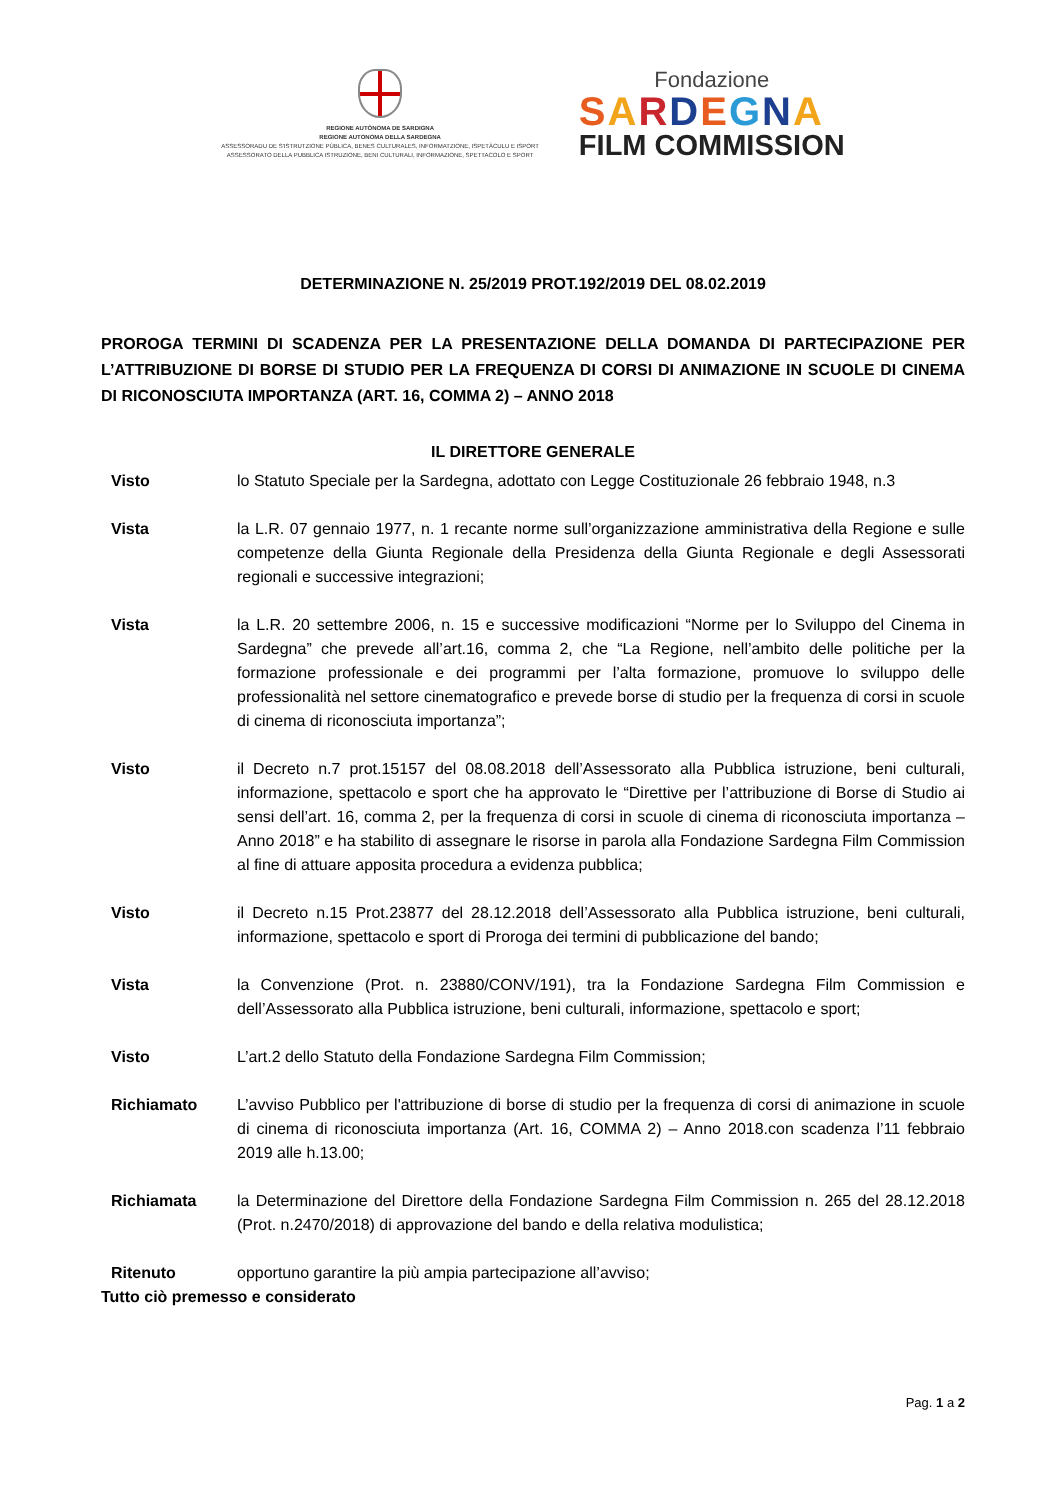REGIONE AUTÒNOMA DE SARDIGNA
REGIONE AUTONOMA DELLA SARDEGNA
ASSESSORADU DE S'ISTRUTZIONE PÙBLICA, BENES CULTURALES, INFORMATZIONE, ISPETÀCULU E ISPORT
ASSESSORATO DELLA PUBBLICA ISTRUZIONE, BENI CULTURALI, INFORMAZIONE, SPETTACOLO E SPORT
Fondazione
SARDEGNA
FILM COMMISSION
DETERMINAZIONE N. 25/2019 PROT.192/2019 DEL 08.02.2019
PROROGA TERMINI DI SCADENZA PER LA PRESENTAZIONE DELLA DOMANDA DI PARTECIPAZIONE PER L’ATTRIBUZIONE DI BORSE DI STUDIO PER LA FREQUENZA DI CORSI DI ANIMAZIONE IN SCUOLE DI CINEMA DI RICONOSCIUTA IMPORTANZA (ART. 16, COMMA 2) – ANNO 2018
IL DIRETTORE GENERALE
Visto lo Statuto Speciale per la Sardegna, adottato con Legge Costituzionale 26 febbraio 1948, n.3
Vista la L.R. 07 gennaio 1977, n. 1 recante norme sull’organizzazione amministrativa della Regione e sulle competenze della Giunta Regionale della Presidenza della Giunta Regionale e degli Assessorati regionali e successive integrazioni;
Vista la L.R. 20 settembre 2006, n. 15 e successive modificazioni “Norme per lo Sviluppo del Cinema in Sardegna” che prevede all’art.16, comma 2, che “La Regione, nell’ambito delle politiche per la formazione professionale e dei programmi per l’alta formazione, promuove lo sviluppo delle professionalità nel settore cinematografico e prevede borse di studio per la frequenza di corsi in scuole di cinema di riconosciuta importanza”;
Visto il Decreto n.7 prot.15157 del 08.08.2018 dell’Assessorato alla Pubblica istruzione, beni culturali, informazione, spettacolo e sport che ha approvato le “Direttive per l’attribuzione di Borse di Studio ai sensi dell’art. 16, comma 2, per la frequenza di corsi in scuole di cinema di riconosciuta importanza – Anno 2018” e ha stabilito di assegnare le risorse in parola alla Fondazione Sardegna Film Commission al fine di attuare apposita procedura a evidenza pubblica;
Visto il Decreto n.15 Prot.23877 del 28.12.2018 dell’Assessorato alla Pubblica istruzione, beni culturali, informazione, spettacolo e sport di Proroga dei termini di pubblicazione del bando;
Vista la Convenzione (Prot. n. 23880/CONV/191), tra la Fondazione Sardegna Film Commission e dell’Assessorato alla Pubblica istruzione, beni culturali, informazione, spettacolo e sport;
Visto L’art.2 dello Statuto della Fondazione Sardegna Film Commission;
Richiamato L’avviso Pubblico per l'attribuzione di borse di studio per la frequenza di corsi di animazione in scuole di cinema di riconosciuta importanza (Art. 16, COMMA 2) – Anno 2018.con scadenza l’11 febbraio 2019 alle h.13.00;
Richiamata la Determinazione del Direttore della Fondazione Sardegna Film Commission n. 265 del 28.12.2018 (Prot. n.2470/2018) di approvazione del bando e della relativa modulistica;
Ritenuto opportuno garantire la più ampia partecipazione all’avviso;
Tutto ciò premesso e considerato
Pag. 1 a 2